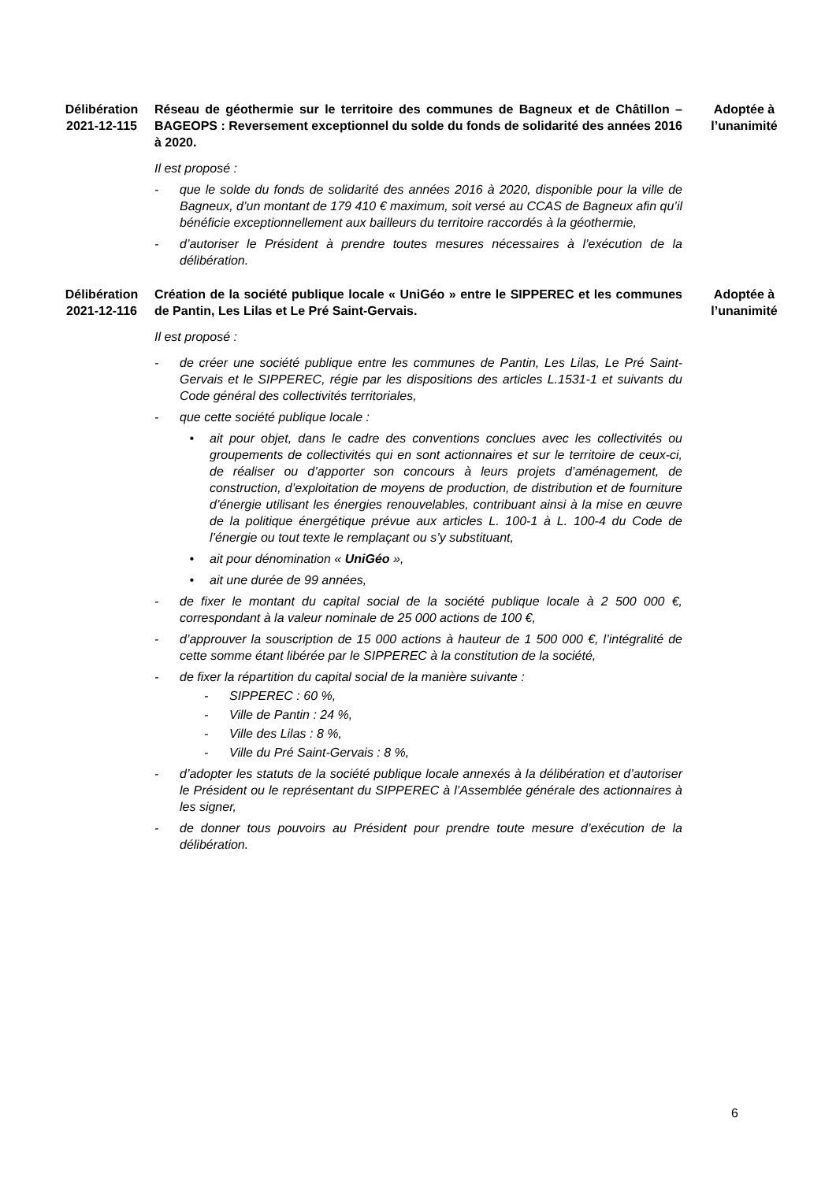Délibération
2021-12-115
Réseau de géothermie sur le territoire des communes de Bagneux et de Châtillon – BAGEOPS : Reversement exceptionnel du solde du fonds de solidarité des années 2016 à 2020.
Il est proposé :
- que le solde du fonds de solidarité des années 2016 à 2020, disponible pour la ville de Bagneux, d’un montant de 179 410 € maximum, soit versé au CCAS de Bagneux afin qu’il bénéficie exceptionnellement aux bailleurs du territoire raccordés à la géothermie,
- d’autoriser le Président à prendre toutes mesures nécessaires à l’exécution de la délibération.
Adoptée à
l’unanimité
Délibération
2021-12-116
Création de la société publique locale « UniGéo » entre le SIPPEREC et les communes de Pantin, Les Lilas et Le Pré Saint-Gervais.
Il est proposé :
- de créer une société publique entre les communes de Pantin, Les Lilas, Le Pré Saint-Gervais et le SIPPEREC, régie par les dispositions des articles L.1531-1 et suivants du Code général des collectivités territoriales,
- que cette société publique locale :
• ait pour objet, dans le cadre des conventions conclues avec les collectivités ou groupements de collectivités qui en sont actionnaires et sur le territoire de ceux-ci, de réaliser ou d’apporter son concours à leurs projets d’aménagement, de construction, d’exploitation de moyens de production, de distribution et de fourniture d’énergie utilisant les énergies renouvelables, contribuant ainsi à la mise en œuvre de la politique énergétique prévue aux articles L. 100-1 à L. 100-4 du Code de l’énergie ou tout texte le remplaçant ou s’y substituant,
• ait pour dénomination « UniGéo »,
• ait une durée de 99 années,
- de fixer le montant du capital social de la société publique locale à 2 500 000 €, correspondant à la valeur nominale de 25 000 actions de 100 €,
- d’approuver la souscription de 15 000 actions à hauteur de 1 500 000 €, l’intégralité de cette somme étant libérée par le SIPPEREC à la constitution de la société,
- de fixer la répartition du capital social de la manière suivante :
- SIPPEREC : 60 %,
- Ville de Pantin : 24 %,
- Ville des Lilas : 8 %,
- Ville du Pré Saint-Gervais : 8 %,
- d’adopter les statuts de la société publique locale annexés à la délibération et d’autoriser le Président ou le représentant du SIPPEREC à l’Assemblée générale des actionnaires à les signer,
- de donner tous pouvoirs au Président pour prendre toute mesure d’exécution de la délibération.
Adoptée à
l’unanimité
6